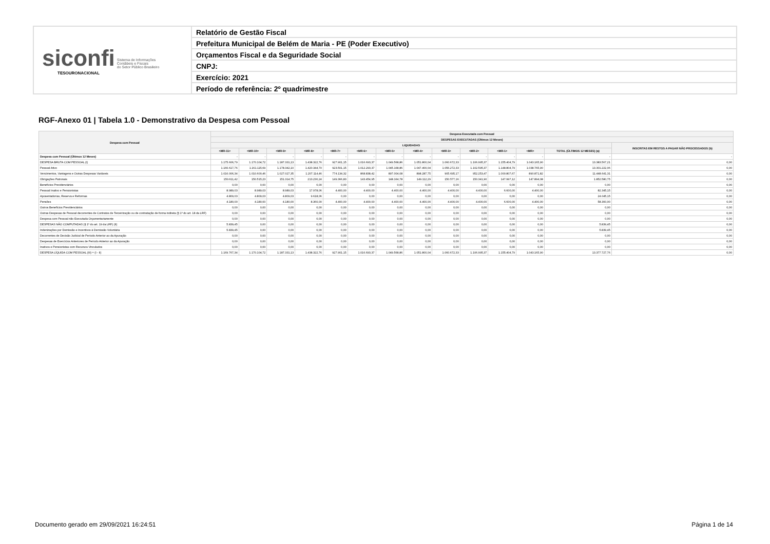siconfi Sistema de Informações
Contábeis e Fiscais
do Setor Público Brasileiro
TESOURONACIONAL
Relatório de Gestão Fiscal
Prefeitura Municipal de Belém de Maria - PE (Poder Executivo)
Orçamentos Fiscal e da Seguridade Social
CNPJ:
Exercício: 2021
Período de referência: 2º quadrimestre
RGF-Anexo 01 | Tabela 1.0 - Demonstrativo da Despesa com Pessoal
| Despesa com Pessoal | Despesa Executada com Pessoal | | | | | | | | | | | | | |
| --- | --- | --- | --- | --- | --- | --- | --- | --- | --- | --- | --- | --- | --- | --- |
| | DESPESAS EXECUTADAS (Últimos 12 Meses) | | | | | | | | | | | | | |
| | LIQUIDADAS | | | | | | | | | | | | | INSCRITAS EM RESTOS A PAGAR NÃO PROCESSADOS (b) |
| | <MR-11> | <MR-10> | <MR-9> | <MR-8> | <MR-7> | <MR-6> | <MR-5> | <MR-4> | <MR-3> | <MR-2> | <MR-1> | <MR> | TOTAL (ÚLTIMOS 12 MESES) (a) | |
| Despesa com Pessoal (Últimos 12 Meses) | - | - | - | - | - | - | - | - | - | - | - | - | - | - |
| DESPESA BRUTA COM PESSOAL (I) | 1.175.606,79 | 1.170.104,72 | 1.187.331,13 | 1.438.322,76 | 927.901,15 | 1.016.693,37 | 1.049.568,86 | 1.051.800,04 | 1.060.672,33 | 1.106.995,37 | 1.155.404,79 | 1.043.165,90 | 13.383.567,21 | 0,00 |
| Pessoal Ativo | 1.166.617,76 | 1.161.115,69 | 1.178.342,10 | 1.420.344,70 | 923.501,15 | 1.012.293,37 | 1.045.168,86 | 1.047.400,04 | 1.056.272,33 | 1.102.595,37 | 1.148.804,79 | 1.038.765,90 | 13.301.222,06 | 0,00 |
| Vencimentos, Vantagens e Outras Despesas Variáveis | 1.016.006,34 | 1.010.600,46 | 1.027.027,35 | 1.207.114,46 | 774.134,32 | 868.838,42 | 897.004,08 | 898.287,75 | 905.695,17 | 952.253,47 | 1.000.807,67 | 890.871,82 | 11.448.641,31 | 0,00 |
| Obrigações Patronais | 150.611,42 | 150.515,23 | 151.314,75 | 213.230,24 | 149.366,83 | 143.454,95 | 148.164,78 | 149.112,29 | 150.577,16 | 150.341,90 | 147.997,12 | 147.894,08 | 1.852.580,75 | 0,00 |
| Benefícios Previdenciários | 0,00 | 0,00 | 0,00 | 0,00 | 0,00 | 0,00 | 0,00 | 0,00 | 0,00 | 0,00 | 0,00 | 0,00 | 0,00 | 0,00 |
| Pessoal Inativo e Pensionistas | 8.989,03 | 8.989,03 | 8.989,03 | 17.978,06 | 4.400,00 | 4.400,00 | 4.400,00 | 4.400,00 | 4.400,00 | 4.400,00 | 6.600,00 | 4.400,00 | 82.345,15 | 0,00 |
| Aposentadorias, Reserva e Reformas | 4.809,03 | 4.809,03 | 4.809,03 | 9.618,06 | 0,00 | 0,00 | 0,00 | 0,00 | 0,00 | 0,00 | 0,00 | 0,00 | 24.045,15 | 0,00 |
| Pensões | 4.180,00 | 4.180,00 | 4.180,00 | 8.360,00 | 4.400,00 | 4.400,00 | 4.400,00 | 4.400,00 | 4.400,00 | 4.400,00 | 6.600,00 | 4.400,00 | 58.300,00 | 0,00 |
| Outros Benefícios Previdenciários | 0,00 | 0,00 | 0,00 | 0,00 | 0,00 | 0,00 | 0,00 | 0,00 | 0,00 | 0,00 | 0,00 | 0,00 | 0,00 | 0,00 |
| Outras Despesas de Pessoal decorrentes de Contratos de Terceirização ou de contratação de forma indireta (§ 1º do art. 18 da LRF) | 0,00 | 0,00 | 0,00 | 0,00 | 0,00 | 0,00 | 0,00 | 0,00 | 0,00 | 0,00 | 0,00 | 0,00 | 0,00 | 0,00 |
| Despesa com Pessoal não Executada Orçamentariamente | 0,00 | 0,00 | 0,00 | 0,00 | 0,00 | 0,00 | 0,00 | 0,00 | 0,00 | 0,00 | 0,00 | 0,00 | 0,00 | 0,00 |
| DESPESAS NÃO COMPUTADAS (§ 1º do art. 19 da LRF) (II) | 5.839,45 | 0,00 | 0,00 | 0,00 | 0,00 | 0,00 | 0,00 | 0,00 | 0,00 | 0,00 | 0,00 | 0,00 | 5.839,45 | 0,00 |
| Indenizações por Demissão e Incentivos à Demissão Voluntária | 5.839,45 | 0,00 | 0,00 | 0,00 | 0,00 | 0,00 | 0,00 | 0,00 | 0,00 | 0,00 | 0,00 | 0,00 | 5.839,45 | 0,00 |
| Decorrentes de Decisão Judicial de Período Anterior ao da Apuração | 0,00 | 0,00 | 0,00 | 0,00 | 0,00 | 0,00 | 0,00 | 0,00 | 0,00 | 0,00 | 0,00 | 0,00 | 0,00 | 0,00 |
| Despesas de Exercícios Anteriores de Período Anterior ao da Apuração | 0,00 | 0,00 | 0,00 | 0,00 | 0,00 | 0,00 | 0,00 | 0,00 | 0,00 | 0,00 | 0,00 | 0,00 | 0,00 | 0,00 |
| Inativos e Pensionistas com Recursos Vinculados | 0,00 | 0,00 | 0,00 | 0,00 | 0,00 | 0,00 | 0,00 | 0,00 | 0,00 | 0,00 | 0,00 | 0,00 | 0,00 | 0,00 |
| DESPESA LÍQUIDA COM PESSOAL (III) = (I - II) | 1.169.767,34 | 1.170.104,72 | 1.187.331,13 | 1.438.322,76 | 927.901,15 | 1.016.693,37 | 1.049.568,86 | 1.051.800,04 | 1.060.672,33 | 1.106.995,37 | 1.155.404,79 | 1.043.165,90 | 13.377.727,76 | 0,00 |
Documento gerado em 29/09/2021 16:24:51
Página 1 de 14